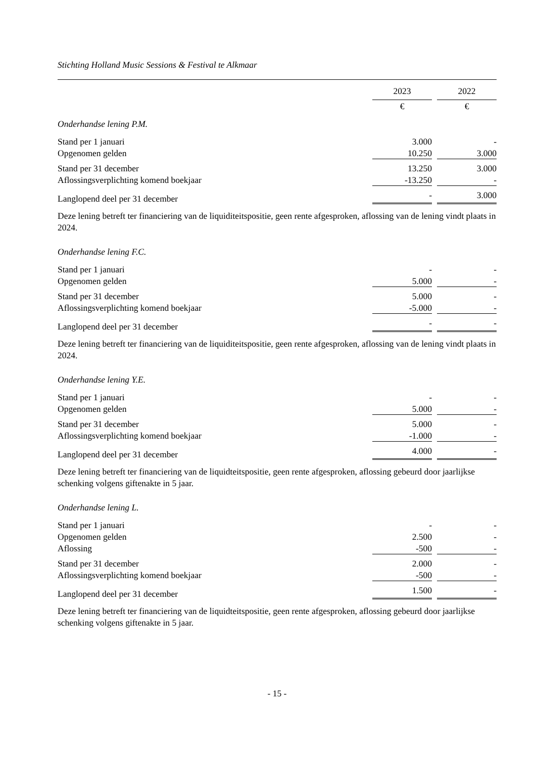Stichting Holland Music Sessions & Festival te Alkmaar
| | 2023 | | 2022 |
| | € | | € |
| Onderhandse lening P.M. | | | |
| Stand per 1 januari | 3.000 | | - |
| Opgenomen gelden | 10.250 | | 3.000 |
| Stand per 31 december | 13.250 | | 3.000 |
| Aflossingsverplichting komend boekjaar | -13.250 | | - |
| Langlopend deel per 31 december | - | | 3.000 |
Deze lening betreft ter financiering van de liquiditeitspositie, geen rente afgesproken, aflossing van de lening vindt plaats in 2024.
| Onderhandse lening F.C. | | | |
| Stand per 1 januari | - | | - |
| Opgenomen gelden | 5.000 | | - |
| Stand per 31 december | 5.000 | | - |
| Aflossingsverplichting komend boekjaar | -5.000 | | - |
| Langlopend deel per 31 december | - | | - |
Deze lening betreft ter financiering van de liquiditeitspositie, geen rente afgesproken, aflossing van de lening vindt plaats in 2024.
| Onderhandse lening Y.E. | | | |
| Stand per 1 januari | - | | - |
| Opgenomen gelden | 5.000 | | - |
| Stand per 31 december | 5.000 | | - |
| Aflossingsverplichting komend boekjaar | -1.000 | | - |
| Langlopend deel per 31 december | 4.000 | | - |
Deze lening betreft ter financiering van de liquidteitspositie, geen rente afgesproken, aflossing gebeurd door jaarlijkse schenking volgens giftenakte in 5 jaar.
| Onderhandse lening L. | | | |
| Stand per 1 januari | - | | - |
| Opgenomen gelden | 2.500 | | - |
| Aflossing | -500 | | - |
| Stand per 31 december | 2.000 | | - |
| Aflossingsverplichting komend boekjaar | -500 | | - |
| Langlopend deel per 31 december | 1.500 | | - |
Deze lening betreft ter financiering van de liquidteitspositie, geen rente afgesproken, aflossing gebeurd door jaarlijkse schenking volgens giftenakte in 5 jaar.
- 15 -